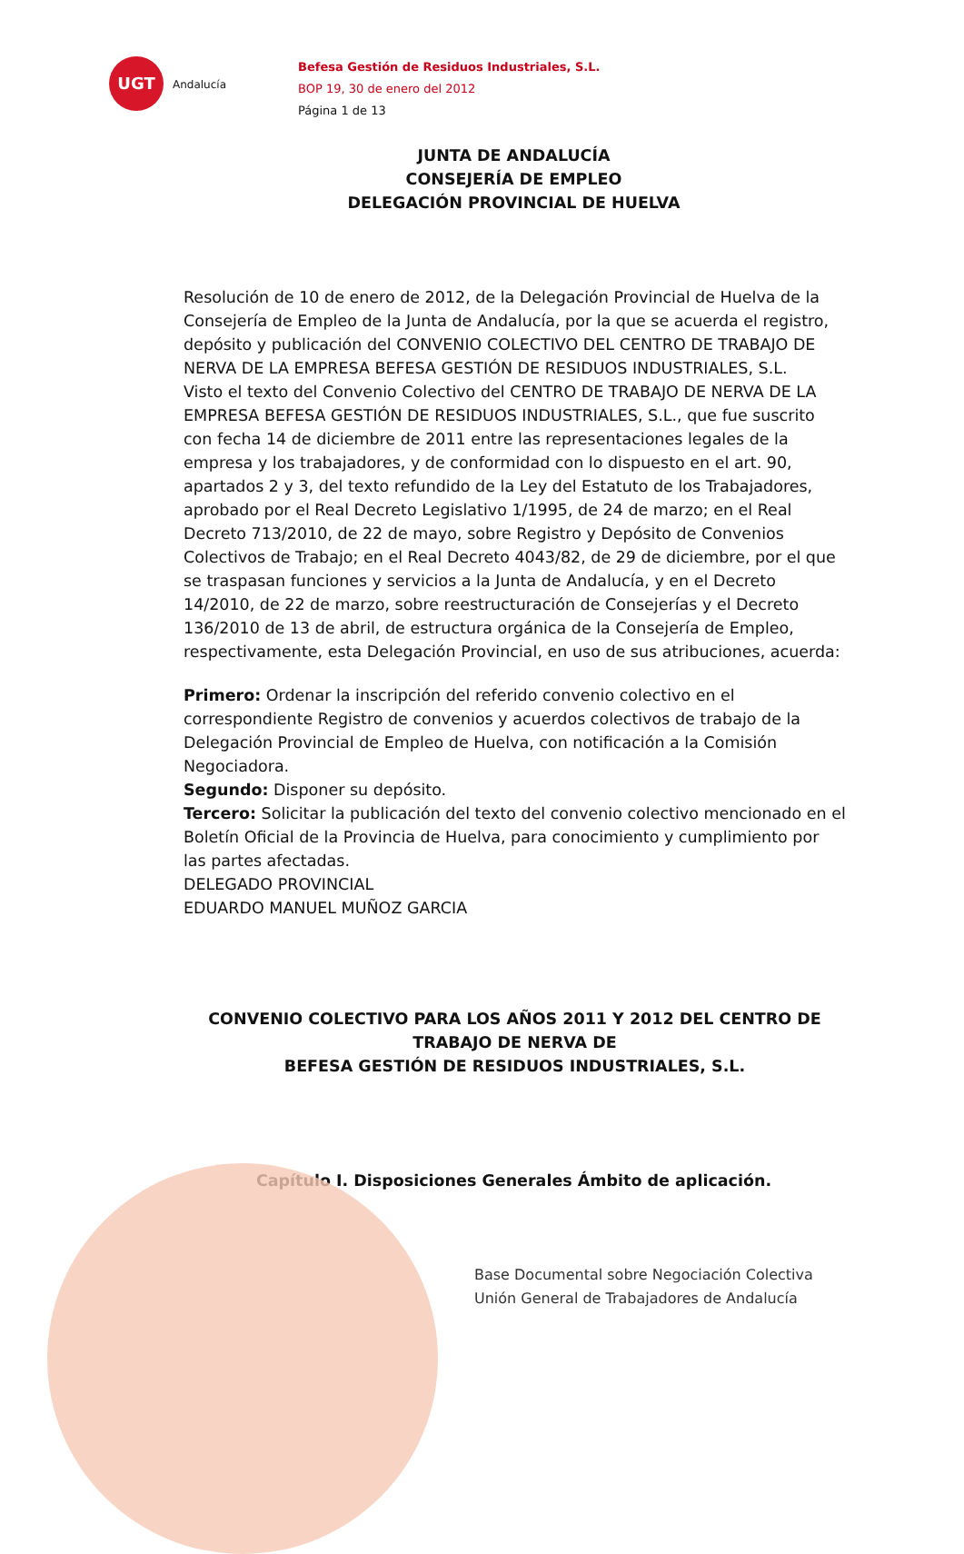UGT
Andalucía
Befesa Gestión de Residuos Industriales, S.L.
BOP 19, 30 de enero del 2012
Página 1 de 13
JUNTA DE ANDALUCÍA
CONSEJERÍA DE EMPLEO
DELEGACIÓN PROVINCIAL DE HUELVA
Resolución de 10 de enero de 2012, de la Delegación Provincial de Huelva de la Consejería de Empleo de la Junta de Andalucía, por la que se acuerda el registro, depósito y publicación del CONVENIO COLECTIVO DEL CENTRO DE TRABAJO DE NERVA DE LA EMPRESA BEFESA GESTIÓN DE RESIDUOS INDUSTRIALES, S.L.
Visto el texto del Convenio Colectivo del CENTRO DE TRABAJO DE NERVA DE LA EMPRESA BEFESA GESTIÓN DE RESIDUOS INDUSTRIALES, S.L., que fue suscrito con fecha 14 de diciembre de 2011 entre las representaciones legales de la empresa y los trabajadores, y de conformidad con lo dispuesto en el art. 90, apartados 2 y 3, del texto refundido de la Ley del Estatuto de los Trabajadores, aprobado por el Real Decreto Legislativo 1/1995, de 24 de marzo; en el Real Decreto 713/2010, de 22 de mayo, sobre Registro y Depósito de Convenios Colectivos de Trabajo; en el Real Decreto 4043/82, de 29 de diciembre, por el que se traspasan funciones y servicios a la Junta de Andalucía, y en el Decreto 14/2010, de 22 de marzo, sobre reestructuración de Consejerías y el Decreto 136/2010 de 13 de abril, de estructura orgánica de la Consejería de Empleo, respectivamente, esta Delegación Provincial, en uso de sus atribuciones, acuerda:
Primero: Ordenar la inscripción del referido convenio colectivo en el correspondiente Registro de convenios y acuerdos colectivos de trabajo de la Delegación Provincial de Empleo de Huelva, con notificación a la Comisión Negociadora.
Segundo: Disponer su depósito.
Tercero: Solicitar la publicación del texto del convenio colectivo mencionado en el Boletín Oficial de la Provincia de Huelva, para conocimiento y cumplimiento por las partes afectadas.
DELEGADO PROVINCIAL
EDUARDO MANUEL MUÑOZ GARCIA
CONVENIO COLECTIVO PARA LOS AÑOS 2011 Y 2012 DEL CENTRO DE TRABAJO DE NERVA DE
BEFESA GESTIÓN DE RESIDUOS INDUSTRIALES, S.L.
Capítulo I. Disposiciones Generales Ámbito de aplicación.
Base Documental sobre Negociación Colectiva
Unión General de Trabajadores de Andalucía